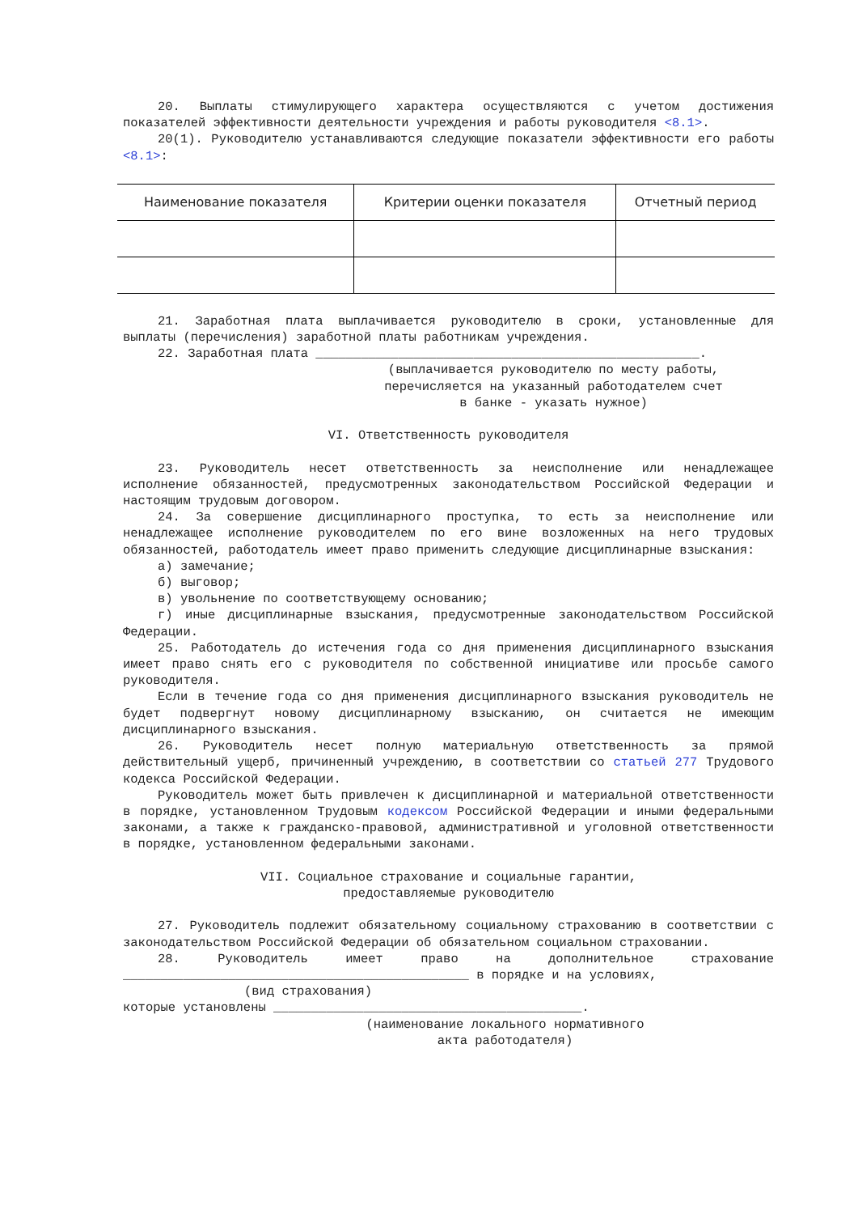20. Выплаты стимулирующего характера осуществляются с учетом достижения показателей эффективности деятельности учреждения и работы руководителя <8.1>.
20(1). Руководителю устанавливаются следующие показатели эффективности его работы <8.1>:
| Наименование показателя | Критерии оценки показателя | Отчетный период |
| --- | --- | --- |
21. Заработная плата выплачивается руководителю в сроки, установленные для выплаты (перечисления) заработной платы работникам учреждения.
22. Заработная плата ___________________________________________________.
(выплачивается руководителю по месту работы,
перечисляется на указанный работодателем счет
в банке - указать нужное)
VI. Ответственность руководителя
23. Руководитель несет ответственность за неисполнение или ненадлежащее исполнение обязанностей, предусмотренных законодательством Российской Федерации и настоящим трудовым договором.
24. За совершение дисциплинарного проступка, то есть за неисполнение или ненадлежащее исполнение руководителем по его вине возложенных на него трудовых обязанностей, работодатель имеет право применить следующие дисциплинарные взыскания:
а) замечание;
б) выговор;
в) увольнение по соответствующему основанию;
г) иные дисциплинарные взыскания, предусмотренные законодательством Российской Федерации.
25. Работодатель до истечения года со дня применения дисциплинарного взыскания имеет право снять его с руководителя по собственной инициативе или просьбе самого руководителя.
Если в течение года со дня применения дисциплинарного взыскания руководитель не будет подвергнут новому дисциплинарному взысканию, он считается не имеющим дисциплинарного взыскания.
26. Руководитель несет полную материальную ответственность за прямой действительный ущерб, причиненный учреждению, в соответствии со статьей 277 Трудового кодекса Российской Федерации.
Руководитель может быть привлечен к дисциплинарной и материальной ответственности в порядке, установленном Трудовым кодексом Российской Федерации и иными федеральными законами, а также к гражданско-правовой, административной и уголовной ответственности в порядке, установленном федеральными законами.
VII. Социальное страхование и социальные гарантии,
предоставляемые руководителю
27. Руководитель подлежит обязательному социальному страхованию в соответствии с законодательством Российской Федерации об обязательном социальном страховании.
28. Руководитель имеет право на дополнительное страхование ______________________________________________ в порядке и на условиях,
(вид страхования)
которые установлены _________________________________________.
(наименование локального нормативного
акта работодателя)